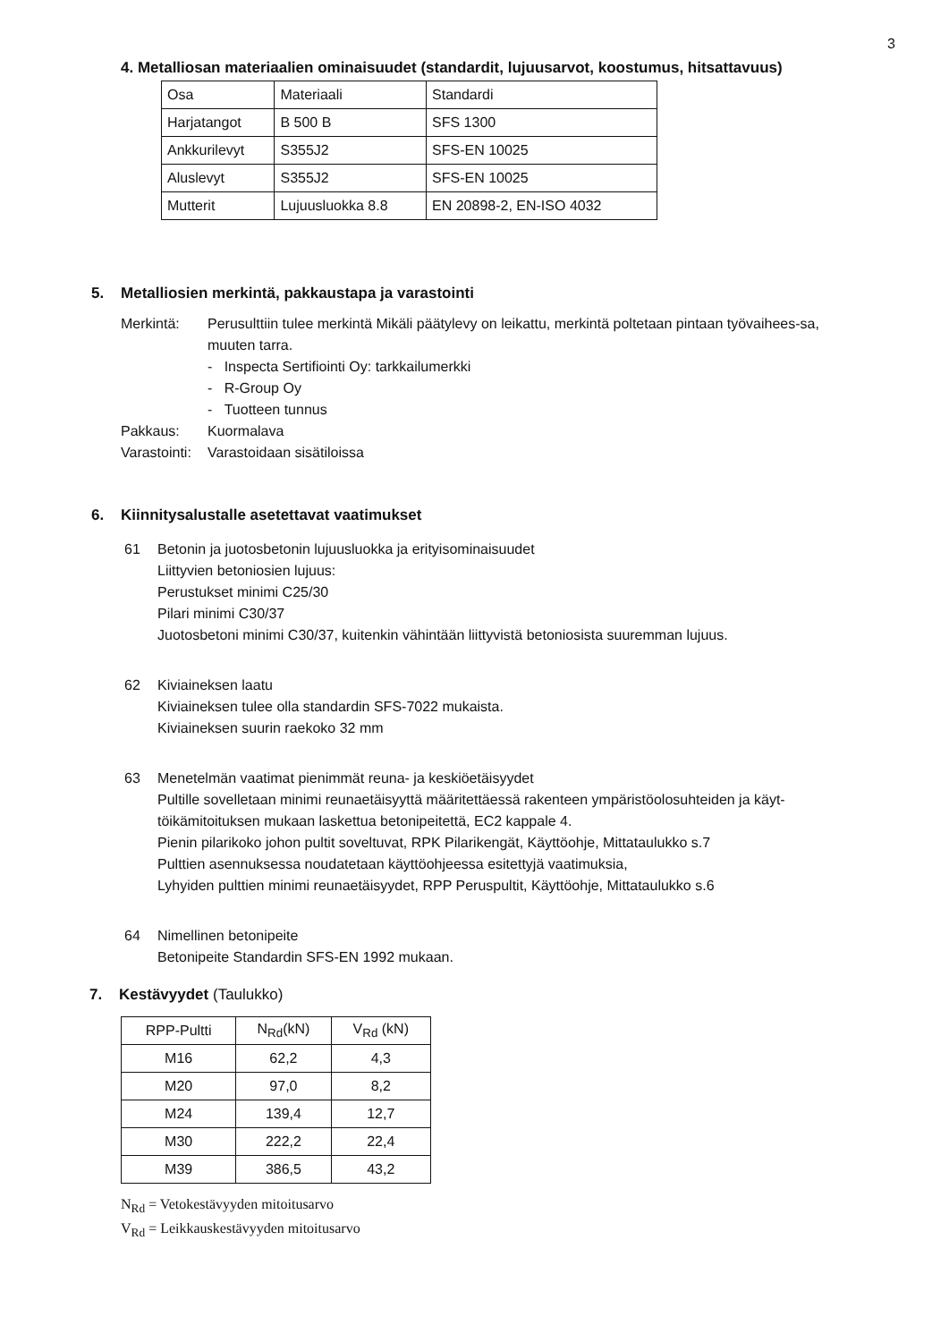3
4. Metalliosan materiaalien ominaisuudet (standardit, lujuusarvot, koostumus, hitsattavuus)
| Osa | Materiaali | Standardi |
| --- | --- | --- |
| Harjatangot | B 500 B | SFS 1300 |
| Ankkurilevyt | S355J2 | SFS-EN 10025 |
| Aluslevyt | S355J2 | SFS-EN 10025 |
| Mutterit | Lujuusluokka 8.8 | EN 20898-2, EN-ISO 4032 |
5. Metalliosien merkintä, pakkaustapa ja varastointi
Merkintä: Perusulttiin tulee merkintä Mikäli päätylevy on leikattu, merkintä poltetaan pintaan työvaihees-sa, muuten tarra.
- Inspecta Sertifiointi Oy: tarkkailumerkki
- R-Group Oy
- Tuotteen tunnus
Pakkaus: Kuormalava
Varastointi:
Varastoidaan sisätiloissa
6. Kiinnitysalustalle asetettavat vaatimukset
61 Betonin ja juotosbetonin lujuusluokka ja erityisominaisuudet
Liittyvien betoniosien lujuus:
Perustukset minimi C25/30
Pilari minimi C30/37
Juotosbetoni minimi C30/37, kuitenkin vähintään liittyvistä betoniosista suuremman lujuus.
62 Kiviaineksen laatu
Kiviaineksen tulee olla standardin SFS-7022 mukaista.
Kiviaineksen suurin raekoko 32 mm
63 Menetelmän vaatimat pienimmät reuna- ja keskiöetäisyydet
Pultille sovelletaan minimi reunaetäisyyttä määritettäessä rakenteen ympäristöolosuhteiden ja käyt-töikämitoituksen mukaan laskettua betonipeitettä, EC2 kappale 4.
Pienin pilarikoko johon pultit soveltuvat, RPK Pilarikengät, Käyttöohje, Mittataulukko s.7
Pulttien asennuksessa noudatetaan käyttöohjeessa esitettyjä vaatimuksia,
Lyhyiden pulttien minimi reunaetäisyydet, RPP Peruspultit, Käyttöohje, Mittataulukko s.6
64 Nimellinen betonipeite
Betonipeite Standardin SFS-EN 1992 mukaan.
7. Kestävyydet (Taulukko)
| RPP-Pultti | N<sub>Rd</sub>(kN) | V<sub>Rd</sub> (kN) |
| --- | --- | --- |
| M16 | 62,2 | 4,3 |
| M20 | 97,0 | 8,2 |
| M24 | 139,4 | 12,7 |
| M30 | 222,2 | 22,4 |
| M39 | 386,5 | 43,2 |
N<sub>Rd</sub> = Vetokestävyyden mitoitusarvo
V<sub>Rd</sub> = Leikkauskestävyyden mitoitusarvo